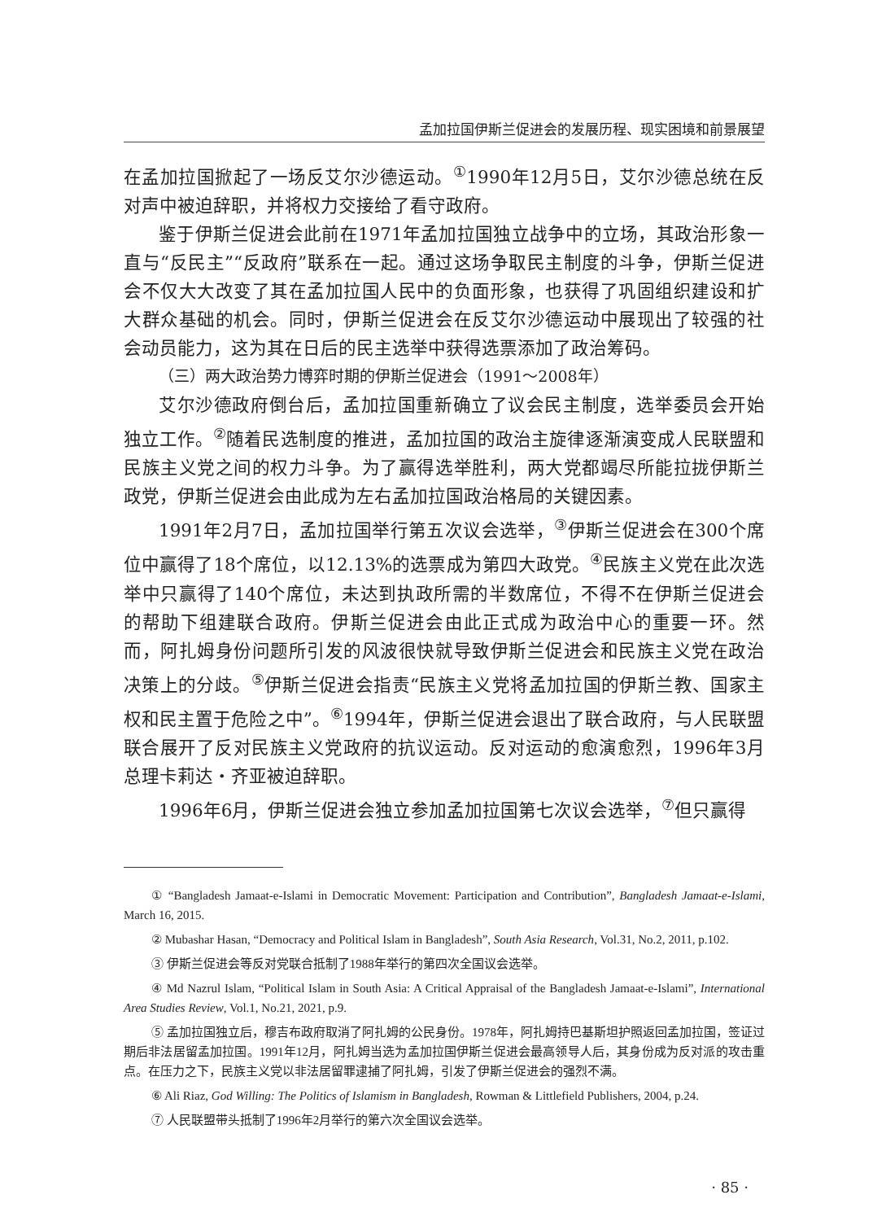孟加拉国伊斯兰促进会的发展历程、现实困境和前景展望
在孟加拉国掀起了一场反艾尔沙德运动。<sup>①</sup>1990年12月5日，艾尔沙德总统在反对声中被迫辞职，并将权力交接给了看守政府。
鉴于伊斯兰促进会此前在1971年孟加拉国独立战争中的立场，其政治形象一直与“反民主”“反政府”联系在一起。通过这场争取民主制度的斗争，伊斯兰促进会不仅大大改变了其在孟加拉国人民中的负面形象，也获得了巩固组织建设和扩大群众基础的机会。同时，伊斯兰促进会在反艾尔沙德运动中展现出了较强的社会动员能力，这为其在日后的民主选举中获得选票添加了政治筹码。
（三）两大政治势力博弈时期的伊斯兰促进会（1991～2008年）
艾尔沙德政府倒台后，孟加拉国重新确立了议会民主制度，选举委员会开始独立工作。<sup>②</sup>随着民选制度的推进，孟加拉国的政治主旋律逐渐演变成人民联盟和民族主义党之间的权力斗争。为了赢得选举胜利，两大党都竭尽所能拉拢伊斯兰政党，伊斯兰促进会由此成为左右孟加拉国政治格局的关键因素。
1991年2月7日，孟加拉国举行第五次议会选举，<sup>③</sup>伊斯兰促进会在300个席位中赢得了18个席位，以12.13%的选票成为第四大政党。<sup>④</sup>民族主义党在此次选举中只赢得了140个席位，未达到执政所需的半数席位，不得不在伊斯兰促进会的帮助下组建联合政府。伊斯兰促进会由此正式成为政治中心的重要一环。然而，阿扎姆身份问题所引发的风波很快就导致伊斯兰促进会和民族主义党在政治决策上的分歧。<sup>⑤</sup>伊斯兰促进会指责“民族主义党将孟加拉国的伊斯兰教、国家主权和民主置于危险之中”。<sup>⑥</sup>1994年，伊斯兰促进会退出了联合政府，与人民联盟联合展开了反对民族主义党政府的抗议运动。反对运动的愈演愈烈，1996年3月总理卡莉达・齐亚被迫辞职。
1996年6月，伊斯兰促进会独立参加孟加拉国第七次议会选举，<sup>⑦</sup>但只赢得
① “Bangladesh Jamaat-e-Islami in Democratic Movement: Participation and Contribution”, Bangladesh Jamaat-e-Islami, March 16, 2015.
② Mubashar Hasan, “Democracy and Political Islam in Bangladesh”, South Asia Research, Vol.31, No.2, 2011, p.102.
③ 伊斯兰促进会等反对党联合抵制了1988年举行的第四次全国议会选举。
④ Md Nazrul Islam, “Political Islam in South Asia: A Critical Appraisal of the Bangladesh Jamaat-e-Islami”, International Area Studies Review, Vol.1, No.21, 2021, p.9.
⑤ 孟加拉国独立后，穆吉布政府取消了阿扎姆的公民身份。1978年，阿扎姆持巴基斯坦护照返回孟加拉国，签证过期后非法居留孟加拉国。1991年12月，阿扎姆当选为孟加拉国伊斯兰促进会最高领导人后，其身份成为反对派的攻击重点。在压力之下，民族主义党以非法居留罪逮捕了阿扎姆，引发了伊斯兰促进会的强烈不满。
⑥ Ali Riaz, God Willing: The Politics of Islamism in Bangladesh, Rowman & Littlefield Publishers, 2004, p.24.
⑦ 人民联盟带头抵制了1996年2月举行的第六次全国议会选举。
· 85 ·